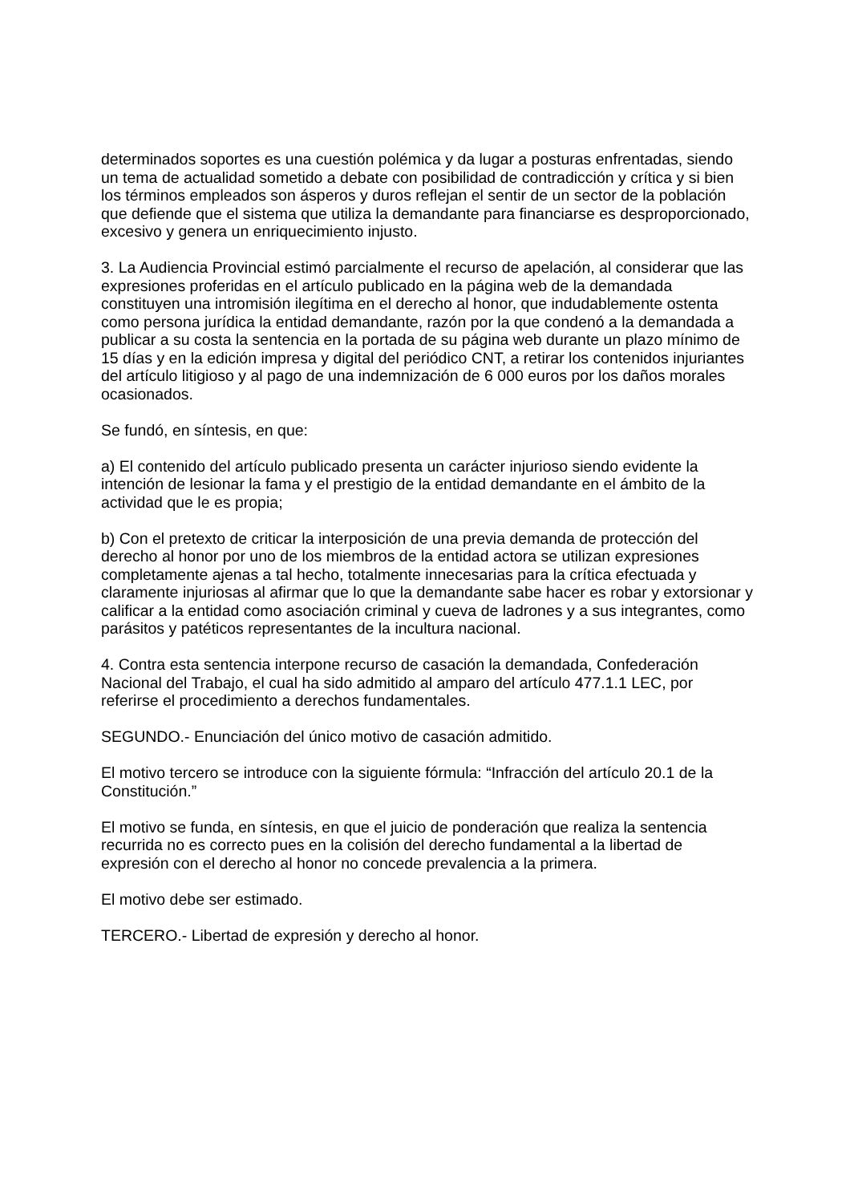determinados soportes es una cuestión polémica y da lugar a posturas enfrentadas, siendo un tema de actualidad sometido a debate con posibilidad de contradicción y crítica y si bien los términos empleados son ásperos y duros reflejan el sentir de un sector de la población que defiende que el sistema que utiliza la demandante para financiarse es desproporcionado, excesivo y genera un enriquecimiento injusto.
3. La Audiencia Provincial estimó parcialmente el recurso de apelación, al considerar que las expresiones proferidas en el artículo publicado en la página web de la demandada constituyen una intromisión ilegítima en el derecho al honor, que indudablemente ostenta como persona jurídica la entidad demandante, razón por la que condenó a la demandada a publicar a su costa la sentencia en la portada de su página web durante un plazo mínimo de 15 días y en la edición impresa y digital del periódico CNT, a retirar los contenidos injuriantes del artículo litigioso y al pago de una indemnización de 6 000 euros por los daños morales ocasionados.
Se fundó, en síntesis, en que:
a) El contenido del artículo publicado presenta un carácter injurioso siendo evidente la intención de lesionar la fama y el prestigio de la entidad demandante en el ámbito de la actividad que le es propia;
b) Con el pretexto de criticar la interposición de una previa demanda de protección del derecho al honor por uno de los miembros de la entidad actora se utilizan expresiones completamente ajenas a tal hecho, totalmente innecesarias para la crítica efectuada y claramente injuriosas al afirmar que lo que la demandante sabe hacer es robar y extorsionar y calificar a la entidad como asociación criminal y cueva de ladrones y a sus integrantes, como parásitos y patéticos representantes de la incultura nacional.
4. Contra esta sentencia interpone recurso de casación la demandada, Confederación Nacional del Trabajo, el cual ha sido admitido al amparo del artículo 477.1.1 LEC, por referirse el procedimiento a derechos fundamentales.
SEGUNDO.- Enunciación del único motivo de casación admitido.
El motivo tercero se introduce con la siguiente fórmula: “Infracción del artículo 20.1 de la Constitución.”
El motivo se funda, en síntesis, en que el juicio de ponderación que realiza la sentencia recurrida no es correcto pues en la colisión del derecho fundamental a la libertad de expresión con el derecho al honor no concede prevalencia a la primera.
El motivo debe ser estimado.
TERCERO.- Libertad de expresión y derecho al honor.